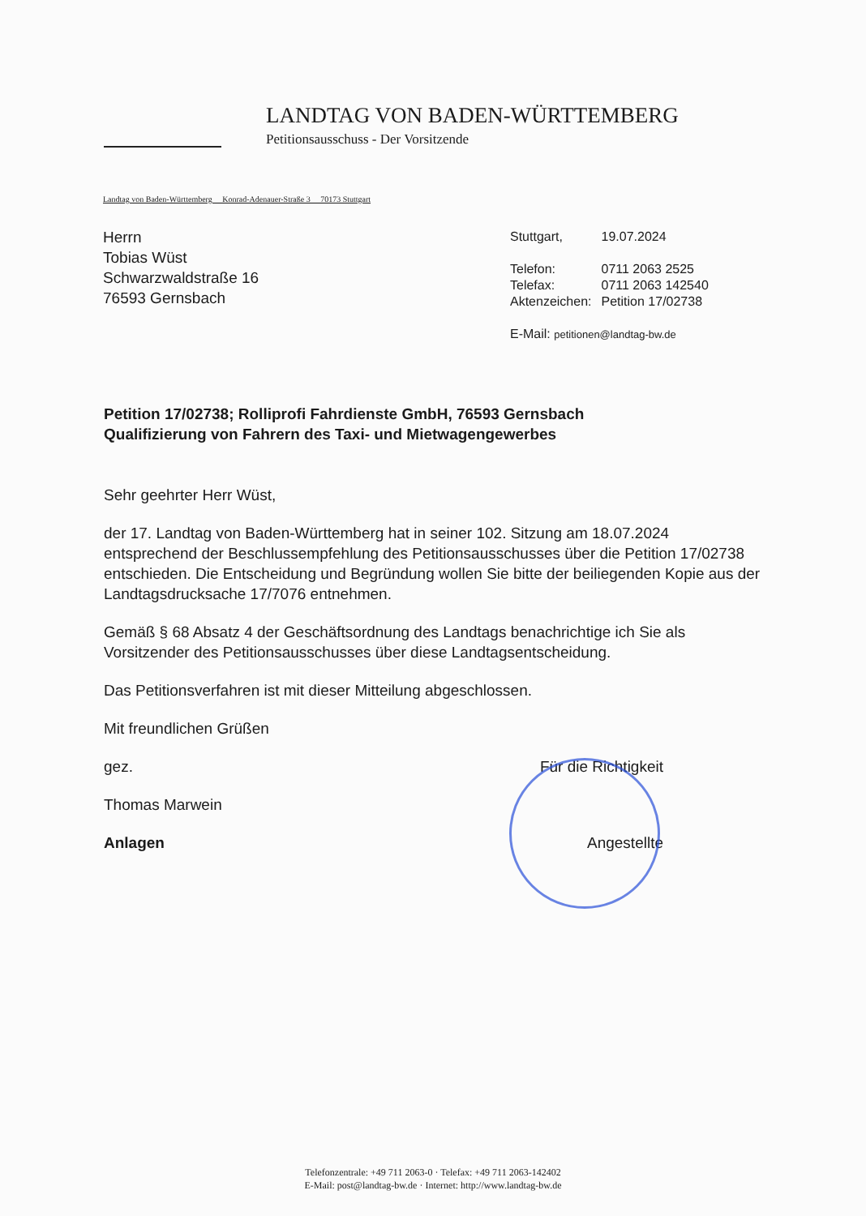LANDTAG VON BADEN-WÜRTTEMBERG
Petitionsausschuss - Der Vorsitzende
Landtag von Baden-Württemberg Konrad-Adenauer-Straße 3 70173 Stuttgart
Herrn
Tobias Wüst
Schwarzwaldstraße 16
76593 Gernsbach
| Stuttgart, | 19.07.2024 |
| Telefon: | 0711 2063 2525 |
| Telefax: | 0711 2063 142540 |
| Aktenzeichen: | Petition 17/02738 |
| E-Mail: petitionen@landtag-bw.de | |
Petition 17/02738; Rolliprofi Fahrdienste GmbH, 76593 Gernsbach
Qualifizierung von Fahrern des Taxi- und Mietwagengewerbes
Sehr geehrter Herr Wüst,
der 17. Landtag von Baden-Württemberg hat in seiner 102. Sitzung am 18.07.2024 entsprechend der Beschlussempfehlung des Petitionsausschusses über die Petition 17/02738 entschieden. Die Entscheidung und Begründung wollen Sie bitte der beiliegenden Kopie aus der Landtagsdrucksache 17/7076 entnehmen.
Gemäß § 68 Absatz 4 der Geschäftsordnung des Landtags benachrichtige ich Sie als Vorsitzender des Petitionsausschusses über diese Landtagsentscheidung.
Das Petitionsverfahren ist mit dieser Mitteilung abgeschlossen.
Mit freundlichen Grüßen
gez. Für die Richtigkeit
Thomas Marwein
Anlagen Angestellte
Telefonzentrale: +49 711 2063-0 · Telefax: +49 711 2063-142402
E-Mail: post@landtag-bw.de · Internet: http://www.landtag-bw.de